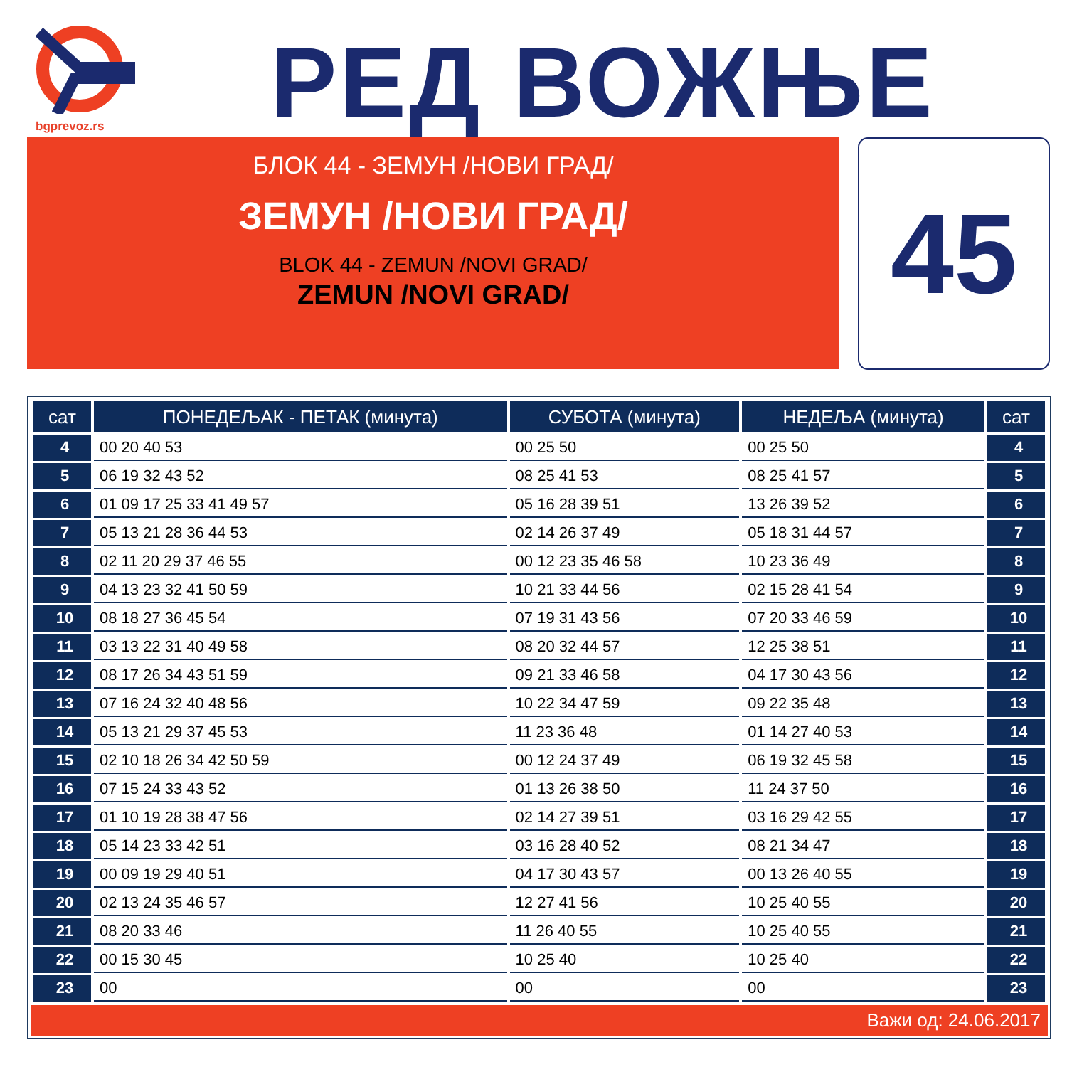bgprevoz.rs РЕД ВОЖЊЕ
БЛОК 44 - ЗЕМУН /НОВИ ГРАД/
ЗЕМУН /НОВИ ГРАД/
BLOK 44 - ZEMUN /NOVI GRAD/
ZEMUN /NOVI GRAD/
45
| сат | ПОНЕДЕЉАК - ПЕТАК (минута) | СУБОТА (минута) | НЕДЕЉА (минута) | сат |
| --- | --- | --- | --- | --- |
| 4 | 00 20 40 53 | 00 25 50 | 00 25 50 | 4 |
| 5 | 06 19 32 43 52 | 08 25 41 53 | 08 25 41 57 | 5 |
| 6 | 01 09 17 25 33 41 49 57 | 05 16 28 39 51 | 13 26 39 52 | 6 |
| 7 | 05 13 21 28 36 44 53 | 02 14 26 37 49 | 05 18 31 44 57 | 7 |
| 8 | 02 11 20 29 37 46 55 | 00 12 23 35 46 58 | 10 23 36 49 | 8 |
| 9 | 04 13 23 32 41 50 59 | 10 21 33 44 56 | 02 15 28 41 54 | 9 |
| 10 | 08 18 27 36 45 54 | 07 19 31 43 56 | 07 20 33 46 59 | 10 |
| 11 | 03 13 22 31 40 49 58 | 08 20 32 44 57 | 12 25 38 51 | 11 |
| 12 | 08 17 26 34 43 51 59 | 09 21 33 46 58 | 04 17 30 43 56 | 12 |
| 13 | 07 16 24 32 40 48 56 | 10 22 34 47 59 | 09 22 35 48 | 13 |
| 14 | 05 13 21 29 37 45 53 | 11 23 36 48 | 01 14 27 40 53 | 14 |
| 15 | 02 10 18 26 34 42 50 59 | 00 12 24 37 49 | 06 19 32 45 58 | 15 |
| 16 | 07 15 24 33 43 52 | 01 13 26 38 50 | 11 24 37 50 | 16 |
| 17 | 01 10 19 28 38 47 56 | 02 14 27 39 51 | 03 16 29 42 55 | 17 |
| 18 | 05 14 23 33 42 51 | 03 16 28 40 52 | 08 21 34 47 | 18 |
| 19 | 00 09 19 29 40 51 | 04 17 30 43 57 | 00 13 26 40 55 | 19 |
| 20 | 02 13 24 35 46 57 | 12 27 41 56 | 10 25 40 55 | 20 |
| 21 | 08 20 33 46 | 11 26 40 55 | 10 25 40 55 | 21 |
| 22 | 00 15 30 45 | 10 25 40 | 10 25 40 | 22 |
| 23 | 00 | 00 | 00 | 23 |
Важи од: 24.06.2017